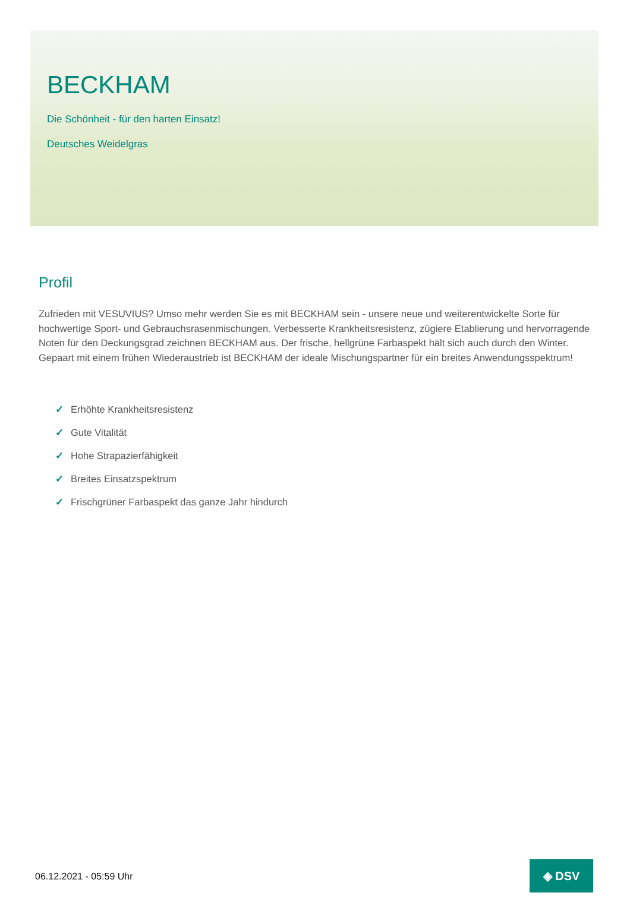BECKHAM
Die Schönheit - für den harten Einsatz!
Deutsches Weidelgras
Profil
Zufrieden mit VESUVIUS? Umso mehr werden Sie es mit BECKHAM sein - unsere neue und weiterentwickelte Sorte für hochwertige Sport- und Gebrauchsrasenmischungen. Verbesserte Krankheitsresistenz, zügiere Etablierung und hervorragende Noten für den Deckungsgrad zeichnen BECKHAM aus. Der frische, hellgrüne Farbaspekt hält sich auch durch den Winter. Gepaart mit einem frühen Wiederaustrieb ist BECKHAM der ideale Mischungspartner für ein breites Anwendungsspektrum!
✓ Erhöhte Krankheitsresistenz
✓ Gute Vitalität
✓ Hohe Strapazierfähigkeit
✓ Breites Einsatzspektrum
✓ Frischgrüner Farbaspekt das ganze Jahr hindurch
06.12.2021 - 05:59 Uhr
◈ DSV